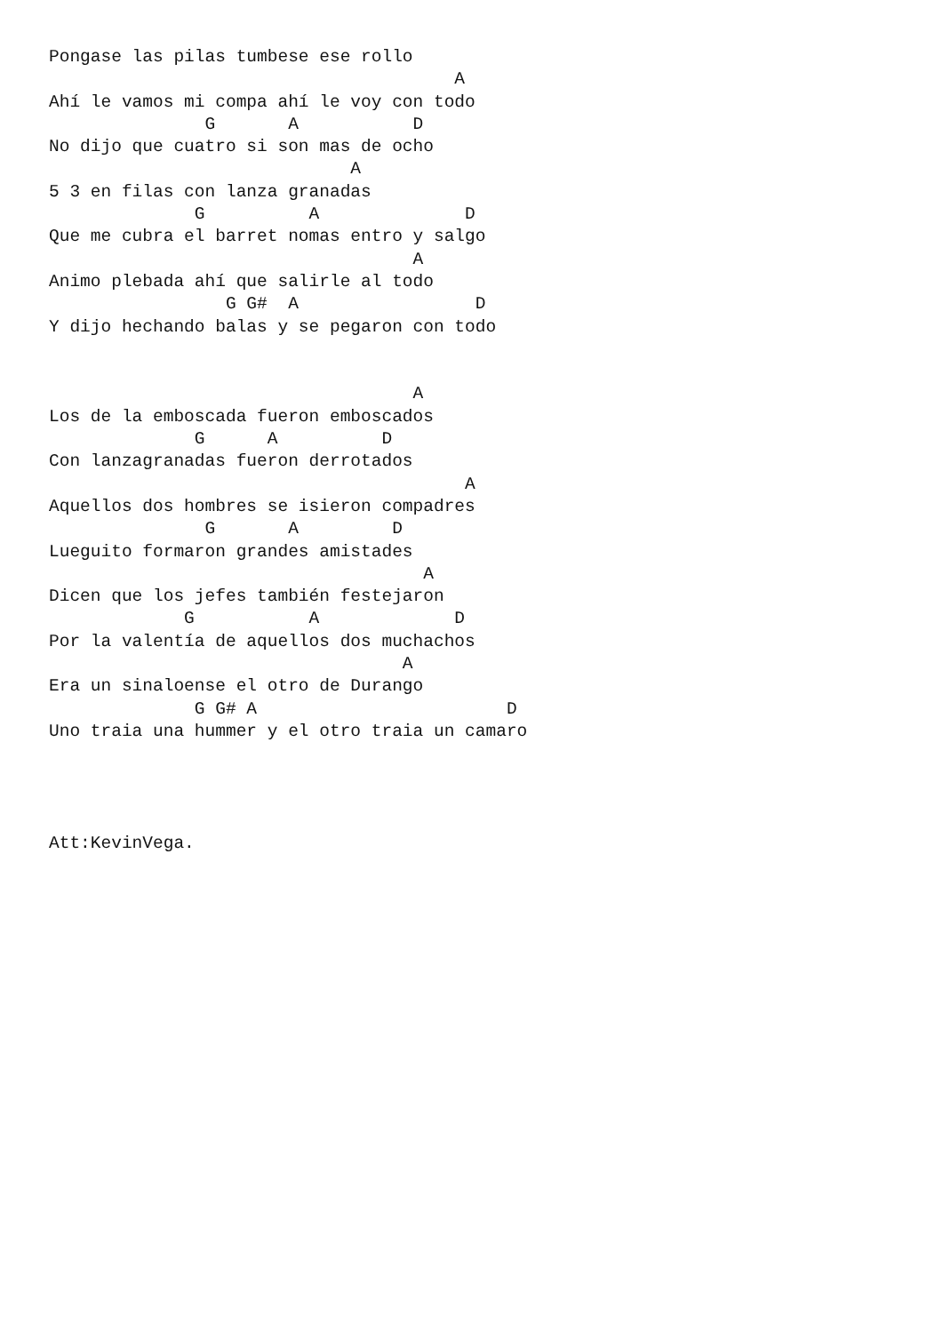Pongase las pilas tumbese ese rollo
                                       A
Ahí le vamos mi compa ahí le voy con todo
               G       A           D
No dijo que cuatro si son mas de ocho
                             A
5 3 en filas con lanza granadas
              G          A              D
Que me cubra el barret nomas entro y salgo
                                   A
Animo plebada ahí que salirle al todo
                 G G#  A                 D
Y dijo hechando balas y se pegaron con todo


                                   A
Los de la emboscada fueron emboscados
              G      A          D
Con lanzagranadas fueron derrotados
                                        A
Aquellos dos hombres se isieron compadres
               G       A         D
Lueguito formaron grandes amistades
                                    A
Dicen que los jefes también festejaron
             G           A             D
Por la valentía de aquellos dos muchachos
                                  A
Era un sinaloense el otro de Durango
              G G# A                        D
Uno traia una hummer y el otro traia un camaro




Att:KevinVega.